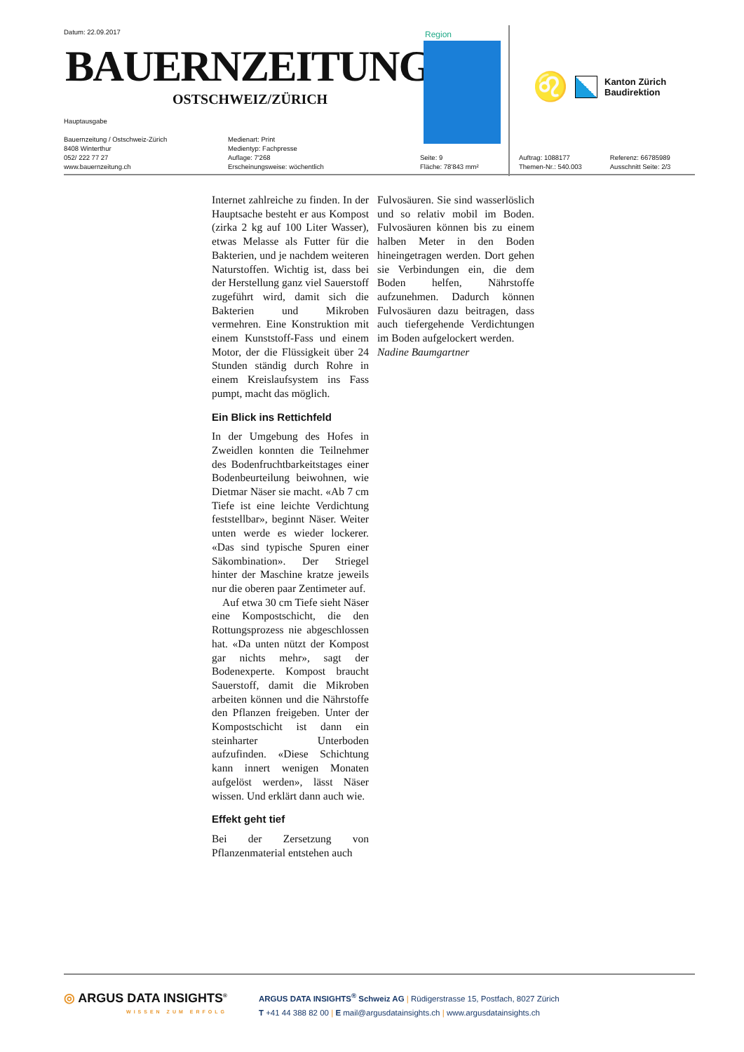Datum: 22.09.2017
BAUERNZEITUNG
OSTSCHWEIZ/ZÜRICH
Hauptausgabe
Bauernzeitung / Ostschweiz-Zürich
8408 Winterthur
052/ 222 77 27
www.bauernzeitung.ch
Medienart: Print
Medientyp: Fachpresse
Auflage: 7'268
Erscheinungsweise: wöchentlich
Seite: 9
Fläche: 78'843 mm²
Region
♌
Kanton Zürich
Baudirektion
Auftrag: 1088177
Themen-Nr.: 540.003
Referenz: 66785989
Ausschnitt Seite: 2/3
Internet zahlreiche zu finden. In der Hauptsache besteht er aus Kompost (zirka 2 kg auf 100 Liter Wasser), etwas Melasse als Futter für die Bakterien, und je nachdem weiteren Naturstoffen. Wichtig ist, dass bei der Herstellung ganz viel Sauerstoff zugeführt wird, damit sich die Bakterien und Mikroben vermehren. Eine Konstruktion mit einem Kunststoff-Fass und einem Motor, der die Flüssigkeit über 24 Stunden ständig durch Rohre in einem Kreislaufsystem ins Fass pumpt, macht das möglich.
Ein Blick ins Rettichfeld
In der Umgebung des Hofes in Zweidlen konnten die Teilnehmer des Bodenfruchtbarkeitstages einer Bodenbeurteilung beiwohnen, wie Dietmar Näser sie macht. «Ab 7 cm Tiefe ist eine leichte Verdichtung feststellbar», beginnt Näser. Weiter unten werde es wieder lockerer. «Das sind typische Spuren einer Säkombination». Der Striegel hinter der Maschine kratze jeweils nur die oberen paar Zentimeter auf.
Auf etwa 30 cm Tiefe sieht Näser eine Kompostschicht, die den Rottungsprozess nie abgeschlossen hat. «Da unten nützt der Kompost gar nichts mehr», sagt der Bodenexperte. Kompost braucht Sauerstoff, damit die Mikroben arbeiten können und die Nährstoffe den Pflanzen freigeben. Unter der Kompostschicht ist dann ein steinharter Unterboden aufzufinden. «Diese Schichtung kann innert wenigen Monaten aufgelöst werden», lässt Näser wissen. Und erklärt dann auch wie.
Effekt geht tief
Bei der Zersetzung von Pflanzenmaterial entstehen auch
Fulvosäuren. Sie sind wasserlöslich und so relativ mobil im Boden. Fulvosäuren können bis zu einem halben Meter in den Boden hineingetragen werden. Dort gehen sie Verbindungen ein, die dem Boden helfen, Nährstoffe aufzunehmen. Dadurch können Fulvosäuren dazu beitragen, dass auch tiefergehende Verdichtungen im Boden aufgelockert werden.
Nadine Baumgartner
◎ ARGUS DATA INSIGHTS<sup>®</sup>
WISSEN ZUM ERFOLG
ARGUS DATA INSIGHTS<sup>®</sup> Schweiz AG | Rüdigerstrasse 15, Postfach, 8027 Zürich
T +41 44 388 82 00 | E mail@argusdatainsights.ch | www.argusdatainsights.ch